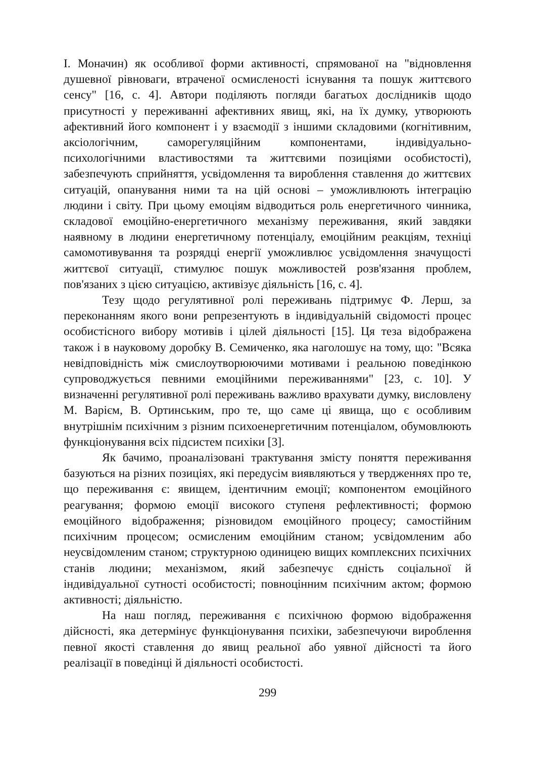І. Моначин) як особливої форми активності, спрямованої на "відновлення душевної рівноваги, втраченої осмисленості існування та пошук життєвого сенсу" [16, с. 4]. Автори поділяють погляди багатьох дослідників щодо присутності у переживанні афективних явищ, які, на їх думку, утворюють афективний його компонент і у взаємодії з іншими складовими (когнітивним, аксіологічним, саморегуляційним компонентами, індивідуально-психологічними властивостями та життєвими позиціями особистості), забезпечують сприйняття, усвідомлення та вироблення ставлення до життєвих ситуацій, опанування ними та на цій основі – уможливлюють інтеграцію людини і світу. При цьому емоціям відводиться роль енергетичного чинника, складової емоційно-енергетичного механізму переживання, який завдяки наявному в людини енергетичному потенціалу, емоційним реакціям, техніці самомотивування та розрядці енергії уможливлює усвідомлення значущості життєвої ситуації, стимулює пошук можливостей розв'язання проблем, пов'язаних з цією ситуацією, активізує діяльність [16, с. 4].
Тезу щодо регулятивної ролі переживань підтримує Ф. Лерш, за переконанням якого вони репрезентують в індивідуальній свідомості процес особистісного вибору мотивів і цілей діяльності [15]. Ця теза відображена також і в науковому доробку В. Семиченко, яка наголошує на тому, що: "Всяка невідповідність між смислоутворюючими мотивами і реальною поведінкою супроводжується певними емоційними переживаннями" [23, с. 10]. У визначенні регулятивної ролі переживань важливо врахувати думку, висловлену М. Варієм, В. Ортинським, про те, що саме ці явища, що є особливим внутрішнім психічним з різним психоенергетичним потенціалом, обумовлюють функціонування всіх підсистем психіки [3].
Як бачимо, проаналізовані трактування змісту поняття переживання базуються на різних позиціях, які передусім виявляються у твердженнях про те, що переживання є: явищем, ідентичним емоції; компонентом емоційного реагування; формою емоції високого ступеня рефлективності; формою емоційного відображення; різновидом емоційного процесу; самостійним психічним процесом; осмисленим емоційним станом; усвідомленим або неусвідомленим станом; структурною одиницею вищих комплексних психічних станів людини; механізмом, який забезпечує єдність соціальної й індивідуальної сутності особистості; повноцінним психічним актом; формою активності; діяльністю.
На наш погляд, переживання є психічною формою відображення дійсності, яка детермінує функціонування психіки, забезпечуючи вироблення певної якості ставлення до явищ реальної або уявної дійсності та його реалізації в поведінці й діяльності особистості.
299